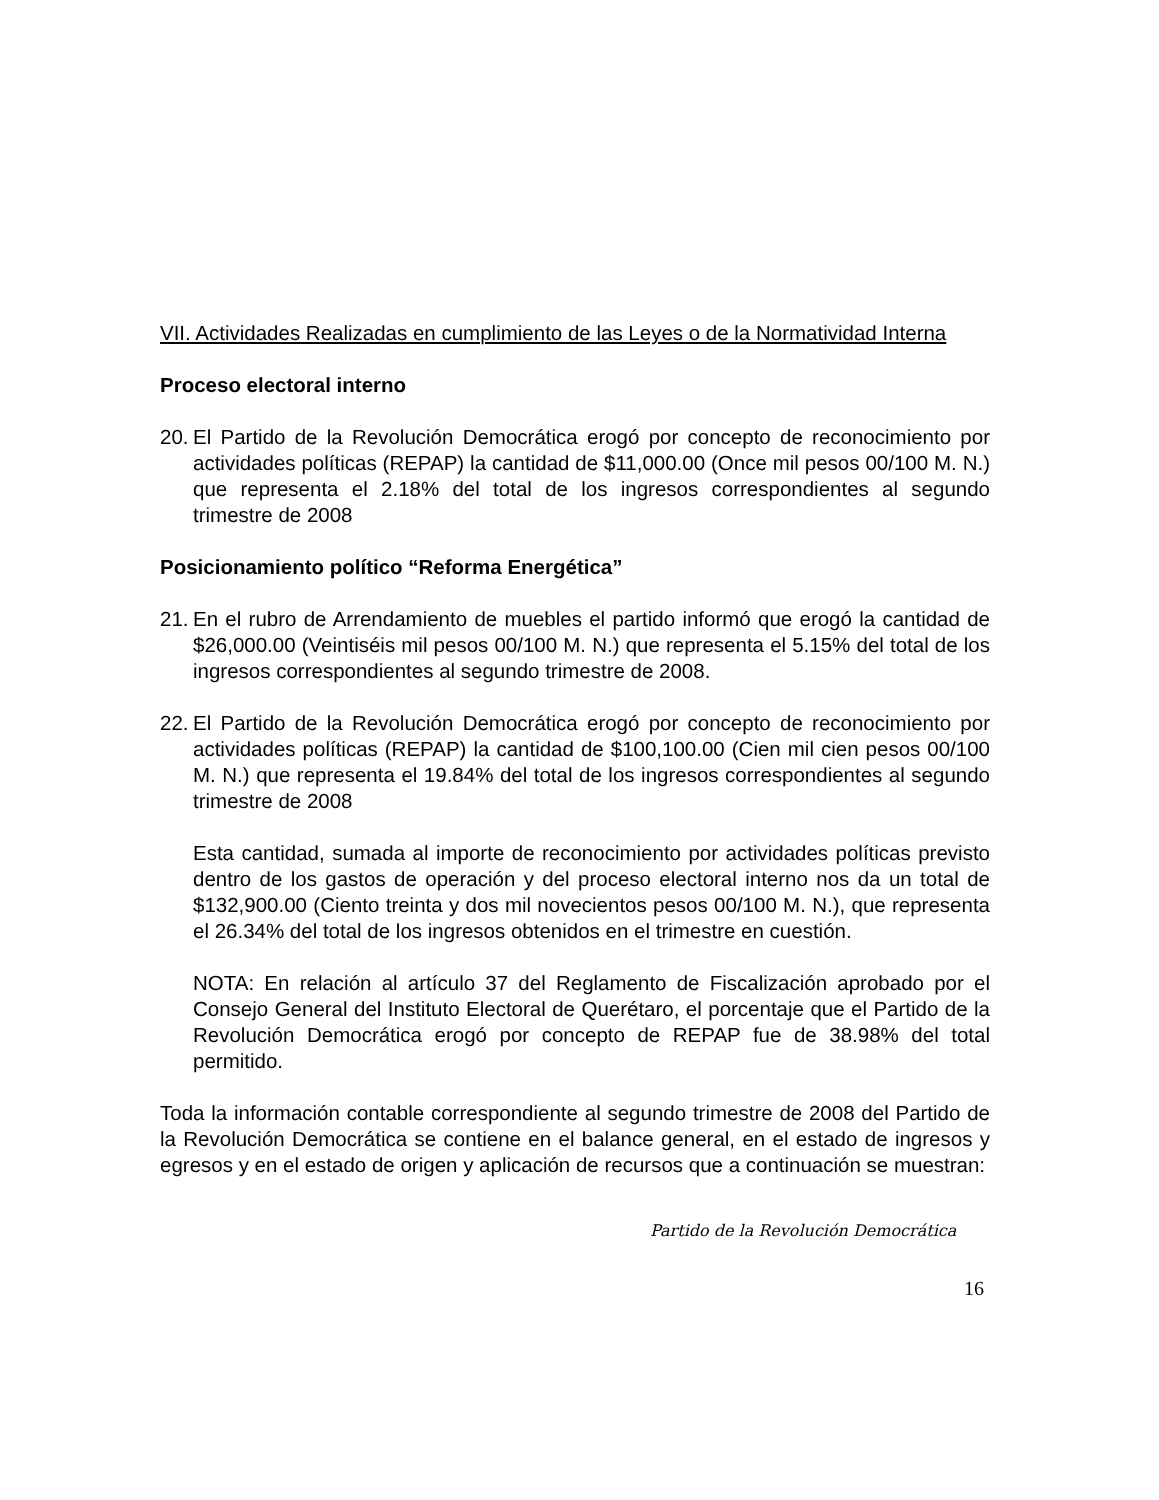VII. Actividades Realizadas en cumplimiento de las Leyes o de la Normatividad Interna
Proceso electoral interno
20.
El Partido de la Revolución Democrática erogó por concepto de reconocimiento por actividades políticas (REPAP) la cantidad de $11,000.00 (Once mil pesos 00/100 M. N.) que representa el 2.18% del total de los ingresos correspondientes al segundo trimestre de 2008
Posicionamiento político “Reforma Energética”
21.
En el rubro de Arrendamiento de muebles el partido informó que erogó la cantidad de $26,000.00 (Veintiséis mil pesos 00/100 M. N.) que representa el 5.15% del total de los ingresos correspondientes al segundo trimestre de 2008.
22.
El Partido de la Revolución Democrática erogó por concepto de reconocimiento por actividades políticas (REPAP) la cantidad de $100,100.00 (Cien mil cien pesos 00/100 M. N.) que representa el 19.84% del total de los ingresos correspondientes al segundo trimestre de 2008
Esta cantidad, sumada al importe de reconocimiento por actividades políticas previsto dentro de los gastos de operación y del proceso electoral interno nos da un total de $132,900.00 (Ciento treinta y dos mil novecientos pesos 00/100 M. N.), que representa el 26.34% del total de los ingresos obtenidos en el trimestre en cuestión.
NOTA: En relación al artículo 37 del Reglamento de Fiscalización aprobado por el Consejo General del Instituto Electoral de Querétaro, el porcentaje que el Partido de la Revolución Democrática erogó por concepto de REPAP fue de 38.98% del total permitido.
Toda la información contable correspondiente al segundo trimestre de 2008 del Partido de la Revolución Democrática se contiene en el balance general, en el estado de ingresos y egresos y en el estado de origen y aplicación de recursos que a continuación se muestran:
Partido de la Revolución Democrática
16